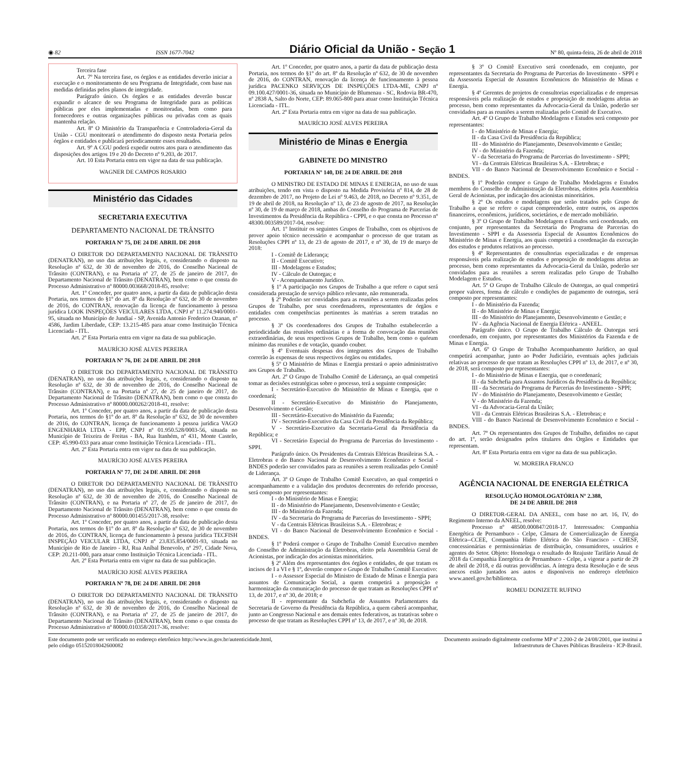◉ 82 ISSN 1677-7042 Diário Oficial da União - Seção 1 Nº 80, quinta-feira, 26 de abril de 2018
Terceira fase
Art. 7º Na terceira fase, os órgãos e as entidades deverão iniciar a execução e o monitoramento de seu Programa de Integridade, com base nas medidas definidas pelos planos de integridade.
Parágrafo único. Os órgãos e as entidades deverão buscar expandir o alcance de seu Programa de Integridade para as políticas públicas por eles implementadas e monitoradas, bem como para fornecedores e outras organizações públicas ou privadas com as quais mantenha relação.
Art. 8º O Ministério da Transparência e Controladoria-Geral da União - CGU monitorará o atendimento do disposto nesta Portaria pelos órgãos e entidades e publicará periodicamente esses resultados.
Art. 9º A CGU poderá expedir outros atos para o atendimento das disposições dos artigos 19 e 20 do Decreto nº 9.203, de 2017.
Art. 10 Esta Portaria entra em vigor na data de sua publicação.
WAGNER DE CAMPOS ROSARIO
Ministério das Cidades
SECRETARIA EXECUTIVA
DEPARTAMENTO NACIONAL DE TRÂNSITO
PORTARIA Nº 75, DE 24 DE ABRIL DE 2018
O DIRETOR DO DEPARTAMENTO NACIONAL DE TRÂNSITO (DENATRAN), no uso das atribuições legais, e, considerando o disposto na Resolução nº 632, de 30 de novembro de 2016, do Conselho Nacional de Trânsito (CONTRAN), e na Portaria nº 27, de 25 de janeiro de 2017, do Departamento Nacional de Trânsito (DENATRAN), bem como o que consta do Processo Administrativo nº 80000.003668/2018-85, resolve:
Art. 1º Conceder, por quatro anos, a partir da data de publicação desta Portaria, nos termos do §1º do art. 8º da Resolução nº 632, de 30 de novembro de 2016, do CONTRAN, renovação da licença de funcionamento à pessoa jurídica LOOK INSPEÇÕES VEICULARES LTDA, CNPJ nº 11.274.940/0001-95, situada no Município de Jundiaí - SP, Avenida Antonio Frederico Ozanan, nº 4586, Jardim Liberdade, CEP: 13.215-485 para atuar como Instituição Técnica Licenciada - ITL.
Art. 2º Esta Portaria entra em vigor na data de sua publicação.
MAURÍCIO JOSÉ ALVES PEREIRA
PORTARIA Nº 76, DE 24 DE ABRIL DE 2018
O DIRETOR DO DEPARTAMENTO NACIONAL DE TRÂNSITO (DENATRAN), no uso das atribuições legais, e, considerando o disposto na Resolução nº 632, de 30 de novembro de 2016, do Conselho Nacional de Trânsito (CONTRAN), e na Portaria nº 27, de 25 de janeiro de 2017, do Departamento Nacional de Trânsito (DENATRAN), bem como o que consta do Processo Administrativo nº 80000.000262/2018-41, resolve:
Art. 1º Conceder, por quatro anos, a partir da data de publicação desta Portaria, nos termos do §1º do art. 8º da Resolução nº 632, de 30 de novembro de 2016, do CONTRAN, licença de funcionamento à pessoa jurídica VAGO ENGENHARIA LTDA - EPP, CNPJ nº 01.950.528/0003-56, situada no Município de Teixeira de Freitas - BA, Rua Itanhém, nº 431, Monte Castelo, CEP: 45.990-033 para atuar como Instituição Técnica Licenciada - ITL.
Art. 2º Esta Portaria entra em vigor na data de sua publicação.
MAURÍCIO JOSÉ ALVES PEREIRA
PORTARIA Nº 77, DE 24 DE ABRIL DE 2018
O DIRETOR DO DEPARTAMENTO NACIONAL DE TRÂNSITO (DENATRAN), no uso das atribuições legais, e, considerando o disposto na Resolução nº 632, de 30 de novembro de 2016, do Conselho Nacional de Trânsito (CONTRAN), e na Portaria nº 27, de 25 de janeiro de 2017, do Departamento Nacional de Trânsito (DENATRAN), bem como o que consta do Processo Administrativo nº 80000.001455/2017-38, resolve:
Art. 1º Conceder, por quatro anos, a partir da data de publicação desta Portaria, nos termos do §1º do art. 8º da Resolução nº 632, de 30 de novembro de 2016, do CONTRAN, licença de funcionamento à pessoa jurídica TECFISH INSPEÇÃO VEICULAR LTDA, CNPJ nº 23.835.854/0001-93, situada no Município de Rio de Janeiro - RJ, Rua Aníbal Benevolo, nº 297, Cidade Nova, CEP: 20.211-000, para atuar como Instituição Técnica Licenciada - ITL.
Art. 2º Esta Portaria entra em vigor na data de sua publicação.
MAURÍCIO JOSÉ ALVES PEREIRA
PORTARIA Nº 78, DE 24 DE ABRIL DE 2018
O DIRETOR DO DEPARTAMENTO NACIONAL DE TRÂNSITO (DENATRAN), no uso das atribuições legais, e, considerando o disposto na Resolução nº 632, de 30 de novembro de 2016, do Conselho Nacional de Trânsito (CONTRAN), e na Portaria nº 27, de 25 de janeiro de 2017, do Departamento Nacional de Trânsito (DENATRAN), bem como o que consta do Processo Administrativo nº 80000.010358/2017-36, resolve:
Art. 1º Conceder, por quatro anos, a partir da data de publicação desta Portaria, nos termos do §1º do art. 8º da Resolução nº 632, de 30 de novembro de 2016, do CONTRAN, renovação da licença de funcionamento à pessoa jurídica PACENKO SERVIÇOS DE INSPEÇÕES LTDA-ME, CNPJ nº 09.100.427/0001-36, situada no Município de Blumenau - SC, Rodovia BR-470, nº 2838 A, Salto do Norte, CEP: 89.065-800 para atuar como Instituição Técnica Licenciada - ITL.
Art. 2º Esta Portaria entra em vigor na data de sua publicação.
MAURÍCIO JOSÉ ALVES PEREIRA
Ministério de Minas e Energia
GABINETE DO MINISTRO
PORTARIA Nº 140, DE 24 DE ABRIL DE 2018
O MINISTRO DE ESTADO DE MINAS E ENERGIA, no uso de suas atribuições, tendo em vista o disposto na Medida Provisória nº 814, de 28 de dezembro de 2017, no Projeto de Lei nº 9.463, de 2018, no Decreto nº 9.351, de 19 de abril de 2018, na Resolução nº 13, de 23 de agosto de 2017, na Resolução nº 30, de 19 de março de 2018, ambas do Conselho do Programa de Parcerias de Investimentos da Presidência da República - CPPI, e o que consta no Processo nº 48300.003589/2017-04, resolve:
Art. 1º Instituir os seguintes Grupos de Trabalho, com os objetivos de prover apoio técnico necessário e acompanhar o processo de que tratam as Resoluções CPPI nº 13, de 23 de agosto de 2017, e nº 30, de 19 de março de 2018:
I - Comitê de Liderança;
II - Comitê Executivo;
III - Modelagens e Estudos;
IV - Cálculo de Outorgas; e
V - Acompanhamento Jurídico.
§ 1º A participação nos Grupos de Trabalho a que refere o caput será considerada prestação de serviço público relevante, não remunerada.
§ 2º Poderão ser convidados para as reuniões a serem realizadas pelos Grupos de Trabalho, por seus coordenadores, representantes de órgãos e entidades com competências pertinentes às matérias a serem tratadas no processo.
§ 3º Os coordenadores dos Grupos de Trabalho estabelecerão a periodicidade das reuniões ordinárias e a forma de convocação das reuniões extraordinárias, de seus respectivos Grupos de Trabalho, bem como o quórum mínimo das reuniões e de votação, quando couber.
§ 4º Eventuais despesas dos integrantes dos Grupos de Trabalho correrão às expensas de seus respectivos órgãos ou entidades.
§ 5º O Ministério de Minas e Energia prestará o apoio administrativo aos Grupos de Trabalho.
Art. 2º O Grupo de Trabalho Comitê de Liderança, ao qual competirá tomar as decisões estratégicas sobre o processo, terá a seguinte composição:
I - Secretário-Executivo do Ministério de Minas e Energia, que o coordenará;
II - Secretário-Executivo do Ministério do Planejamento, Desenvolvimento e Gestão;
III - Secretário-Executivo do Ministério da Fazenda;
IV - Secretário-Executivo da Casa Civil da Presidência da República;
V - Secretário-Executivo da Secretaria-Geral da Presidência da República; e
VI - Secretário Especial do Programa de Parcerias do Investimento - SPPI.
Parágrafo único. Os Presidentes da Centrais Elétricas Brasileiras S.A. - Eletrobras e do Banco Nacional de Desenvolvimento Econômico e Social - BNDES poderão ser convidados para as reuniões a serem realizadas pelo Comitê de Liderança.
Art. 3º O Grupo de Trabalho Comitê Executivo, ao qual competirá o acompanhamento e a validação dos produtos decorrentes do referido processo, será composto por representantes:
I - do Ministério de Minas e Energia;
II - do Ministério do Planejamento, Desenvolvimento e Gestão;
III - do Ministério da Fazenda;
IV - da Secretaria do Programa de Parcerias do Investimento - SPPI;
V - da Centrais Elétricas Brasileiras S.A. - Eletrobras; e
VI - do Banco Nacional de Desenvolvimento Econômico e Social - BNDES.
§ 1º Poderá compor o Grupo de Trabalho Comitê Executivo membro do Conselho de Administração da Eletrobras, eleito pela Assembleia Geral de Acionistas, por indicação dos acionistas minoritários.
§ 2º Além dos representantes dos órgãos e entidades, de que tratam os incisos de I a VI e § 1º, deverão compor o Grupo de Trabalho Comitê Executivo:
I - o Assessor Especial do Ministro de Estado de Minas e Energia para assuntos de Comunicação Social, a quem competirá a proposição e harmonização da comunicação do processo de que tratam as Resoluções CPPI nº 13, de 2017, e nº 30, de 2018; e
II - representante da Subchefia de Assuntos Parlamentares da Secretaria de Governo da Presidência da República, a quem caberá acompanhar, junto ao Congresso Nacional e aos demais entes federativos, as tratativas sobre o processo de que tratam as Resoluções CPPI nº 13, de 2017, e nº 30, de 2018.
§ 3º O Comitê Executivo será coordenado, em conjunto, por representantes da Secretaria do Programa de Parcerias do Investimento - SPPI e da Assessoria Especial de Assuntos Econômicos do Ministério de Minas e Energia.
§ 4º Gerentes de projetos de consultorias especializadas e de empresas responsáveis pela realização de estudos e proposição de modelagens afetas ao processo, bem como representantes da Advocacia-Geral da União, poderão ser convidados para as reuniões a serem realizadas pelo Comitê de Executivo.
Art. 4º O Grupo de Trabalho Modelagens e Estudos será composto por representantes:
I - do Ministério de Minas e Energia;
II - da Casa Civil da Presidência da República;
III - do Ministério do Planejamento, Desenvolvimento e Gestão;
IV - do Ministério da Fazenda;
V - da Secretaria do Programa de Parcerias do Investimento - SPPI;
VI - da Centrais Elétricas Brasileiras S.A. - Eletrobras; e
VII - do Banco Nacional de Desenvolvimento Econômico e Social - BNDES.
§ 1º Poderão compor o Grupo de Trabalho Modelagens e Estudos membros do Conselho de Administração da Eletrobras, eleitos pela Assembleia Geral de Acionistas, por indicação dos acionistas minoritários.
§ 2º Os estudos e modelagens que serão tratados pelo Grupo de Trabalho a que se refere o caput compreenderão, entre outros, os aspectos financeiros, econômicos, jurídicos, societários, e de mercado mobiliário.
§ 3º O Grupo de Trabalho Modelagem e Estudos será coordenado, em conjunto, por representantes da Secretaria do Programa de Parcerias do Investimento - SPPI e da Assessoria Especial de Assuntos Econômicos do Ministério de Minas e Energia, aos quais competirá a coordenação da execução dos estudos e produtos relativos ao processo.
§ 4º Representantes de consultorias especializadas e de empresas responsáveis pela realização de estudos e proposição de modelagens afetas ao processo, bem como representantes da Advocacia-Geral da União, poderão ser convidados para as reuniões a serem realizadas pelo Grupo de Trabalho Modelagem e Estudos.
Art. 5º O Grupo de Trabalho Cálculo de Outorgas, ao qual competirá propor valores, forma de cálculo e condições de pagamento de outorgas, será composto por representantes:
I - do Ministério da Fazenda;
II - do Ministério de Minas e Energia;
III - do Ministério do Planejamento, Desenvolvimento e Gestão; e
IV - da Agência Nacional de Energia Elétrica - ANEEL.
Parágrafo único. O Grupo de Trabalho Cálculo de Outorgas será coordenado, em conjunto, por representantes dos Ministérios da Fazenda e de Minas e Energia.
Art. 6º O Grupo de Trabalho Acompanhamento Jurídico, ao qual competirá acompanhar, junto ao Poder Judiciário, eventuais ações judiciais relativas ao processo de que tratam as Resoluções CPPI nº 13, de 2017, e nº 30, de 2018, será composto por representantes:
I - do Ministério de Minas e Energia, que o coordenará;
II - da Subchefia para Assuntos Jurídicos da Presidência da República;
III - da Secretaria do Programa de Parcerias do Investimento - SPPI;
IV - do Ministério do Planejamento, Desenvolvimento e Gestão;
V - do Ministério da Fazenda;
VI - da Advocacia-Geral da União;
VII - da Centrais Elétricas Brasileiras S.A. - Eletrobras; e
VIII - do Banco Nacional de Desenvolvimento Econômico e Social - BNDES.
Art. 7º Os representantes dos Grupos de Trabalho, definidos no caput do art. 1º, serão designados pelos titulares dos Órgãos e Entidades que representam.
Art. 8º Esta Portaria entra em vigor na data de sua publicação.
W. MOREIRA FRANCO
AGÊNCIA NACIONAL DE ENERGIA ELÉTRICA
RESOLUÇÃO HOMOLOGATÓRIA Nº 2.388,
DE 24 DE ABRIL DE 2018
O DIRETOR-GERAL DA ANEEL, com base no art. 16, IV, do Regimento Interno da ANEEL, resolve:
Processo nº 48500.000847/2018-17. Interessados: Companhia Energética de Pernambuco - Celpe, Câmara de Comercialização de Energia Elétrica--CCEE, Companhia Hidro Elétrica do São Francisco - CHESF, concessionárias e permissionárias de distribuição, consumidores, usuários e agentes do Setor. Objeto: Homologa o resultado do Reajuste Tarifário Anual de 2018 da Companhia Energética de Pernambuco - Celpe, a vigorar a partir de 29 de abril de 2018, e dá outras providências. A íntegra desta Resolução e de seus anexos estão juntados aos autos e disponíveis no endereço eletrônico www.aneel.gov.br/biblioteca.
ROMEU DONIZETE RUFINO
Este documento pode ser verificado no endereço eletrônico http://www.in.gov.br/autenticidade.html,
pelo código 05152018042600082 Documento assinado digitalmente conforme MP nº 2.200-2 de 24/08/2001, que institui a
Infraestrutura de Chaves Públicas Brasileira - ICP-Brasil.